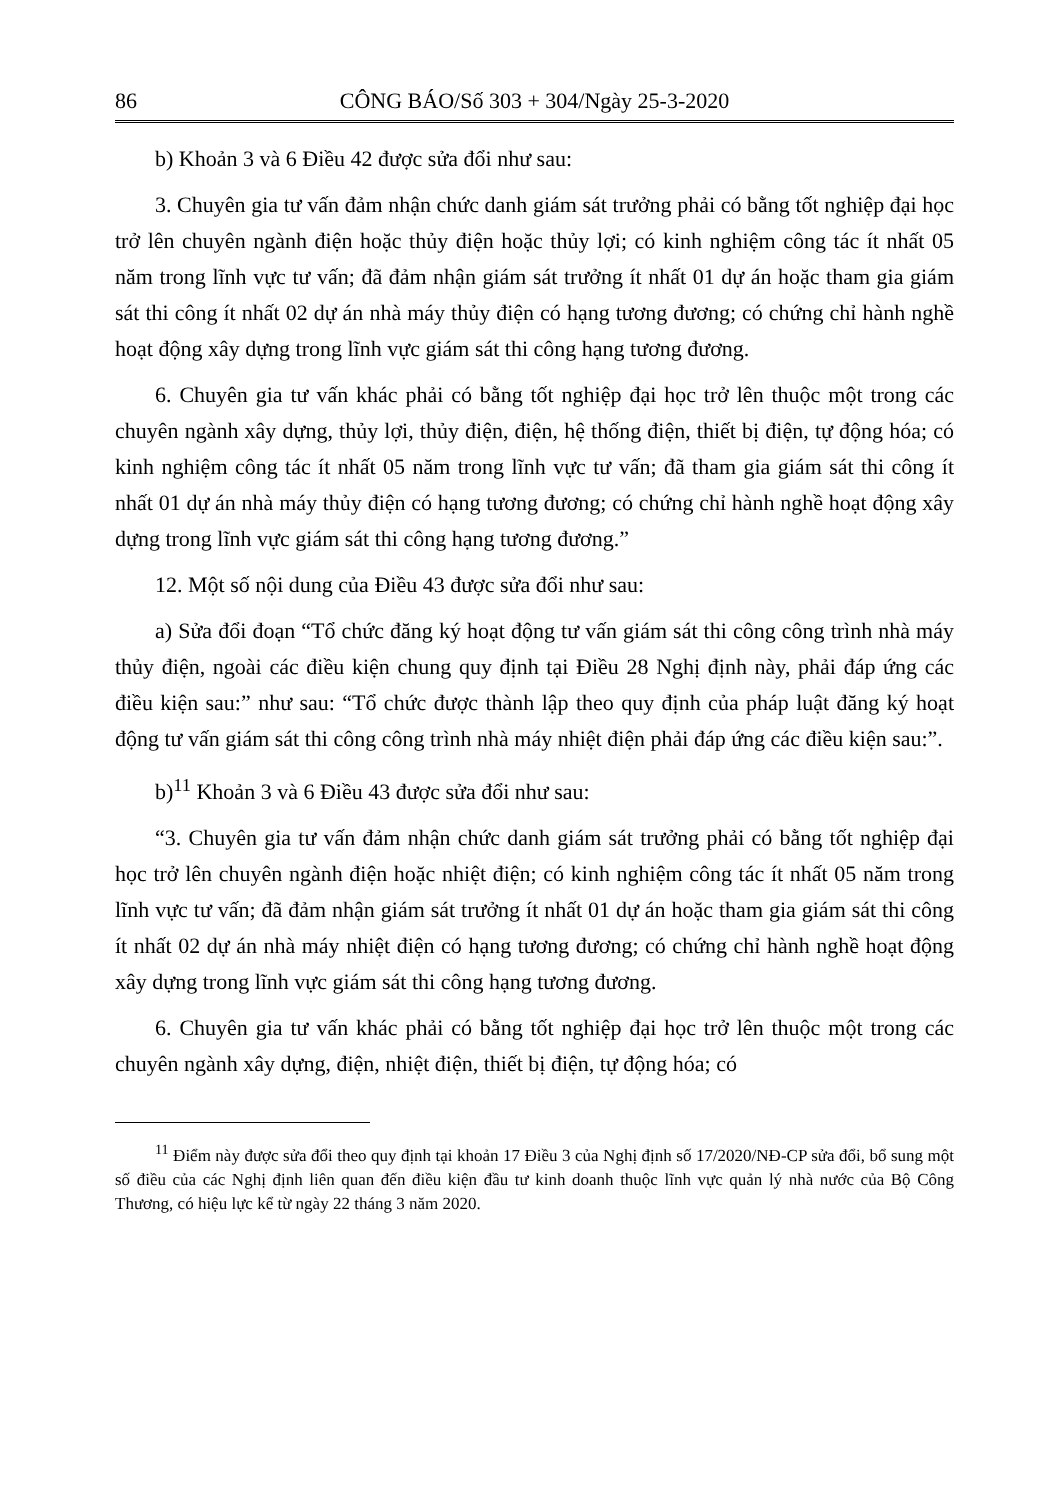86 CÔNG BÁO/Số 303 + 304/Ngày 25-3-2020
b) Khoản 3 và 6 Điều 42 được sửa đổi như sau:
3. Chuyên gia tư vấn đảm nhận chức danh giám sát trưởng phải có bằng tốt nghiệp đại học trở lên chuyên ngành điện hoặc thủy điện hoặc thủy lợi; có kinh nghiệm công tác ít nhất 05 năm trong lĩnh vực tư vấn; đã đảm nhận giám sát trưởng ít nhất 01 dự án hoặc tham gia giám sát thi công ít nhất 02 dự án nhà máy thủy điện có hạng tương đương; có chứng chỉ hành nghề hoạt động xây dựng trong lĩnh vực giám sát thi công hạng tương đương.
6. Chuyên gia tư vấn khác phải có bằng tốt nghiệp đại học trở lên thuộc một trong các chuyên ngành xây dựng, thủy lợi, thủy điện, điện, hệ thống điện, thiết bị điện, tự động hóa; có kinh nghiệm công tác ít nhất 05 năm trong lĩnh vực tư vấn; đã tham gia giám sát thi công ít nhất 01 dự án nhà máy thủy điện có hạng tương đương; có chứng chỉ hành nghề hoạt động xây dựng trong lĩnh vực giám sát thi công hạng tương đương.”
12. Một số nội dung của Điều 43 được sửa đổi như sau:
a) Sửa đổi đoạn “Tổ chức đăng ký hoạt động tư vấn giám sát thi công công trình nhà máy thủy điện, ngoài các điều kiện chung quy định tại Điều 28 Nghị định này, phải đáp ứng các điều kiện sau:” như sau: “Tổ chức được thành lập theo quy định của pháp luật đăng ký hoạt động tư vấn giám sát thi công công trình nhà máy nhiệt điện phải đáp ứng các điều kiện sau:”.
b)<sup>11</sup> Khoản 3 và 6 Điều 43 được sửa đổi như sau:
“3. Chuyên gia tư vấn đảm nhận chức danh giám sát trưởng phải có bằng tốt nghiệp đại học trở lên chuyên ngành điện hoặc nhiệt điện; có kinh nghiệm công tác ít nhất 05 năm trong lĩnh vực tư vấn; đã đảm nhận giám sát trưởng ít nhất 01 dự án hoặc tham gia giám sát thi công ít nhất 02 dự án nhà máy nhiệt điện có hạng tương đương; có chứng chỉ hành nghề hoạt động xây dựng trong lĩnh vực giám sát thi công hạng tương đương.
6. Chuyên gia tư vấn khác phải có bằng tốt nghiệp đại học trở lên thuộc một trong các chuyên ngành xây dựng, điện, nhiệt điện, thiết bị điện, tự động hóa; có
<sup>11</sup> Điểm này được sửa đổi theo quy định tại khoản 17 Điều 3 của Nghị định số 17/2020/NĐ-CP sửa đổi, bổ sung một số điều của các Nghị định liên quan đến điều kiện đầu tư kinh doanh thuộc lĩnh vực quản lý nhà nước của Bộ Công Thương, có hiệu lực kể từ ngày 22 tháng 3 năm 2020.